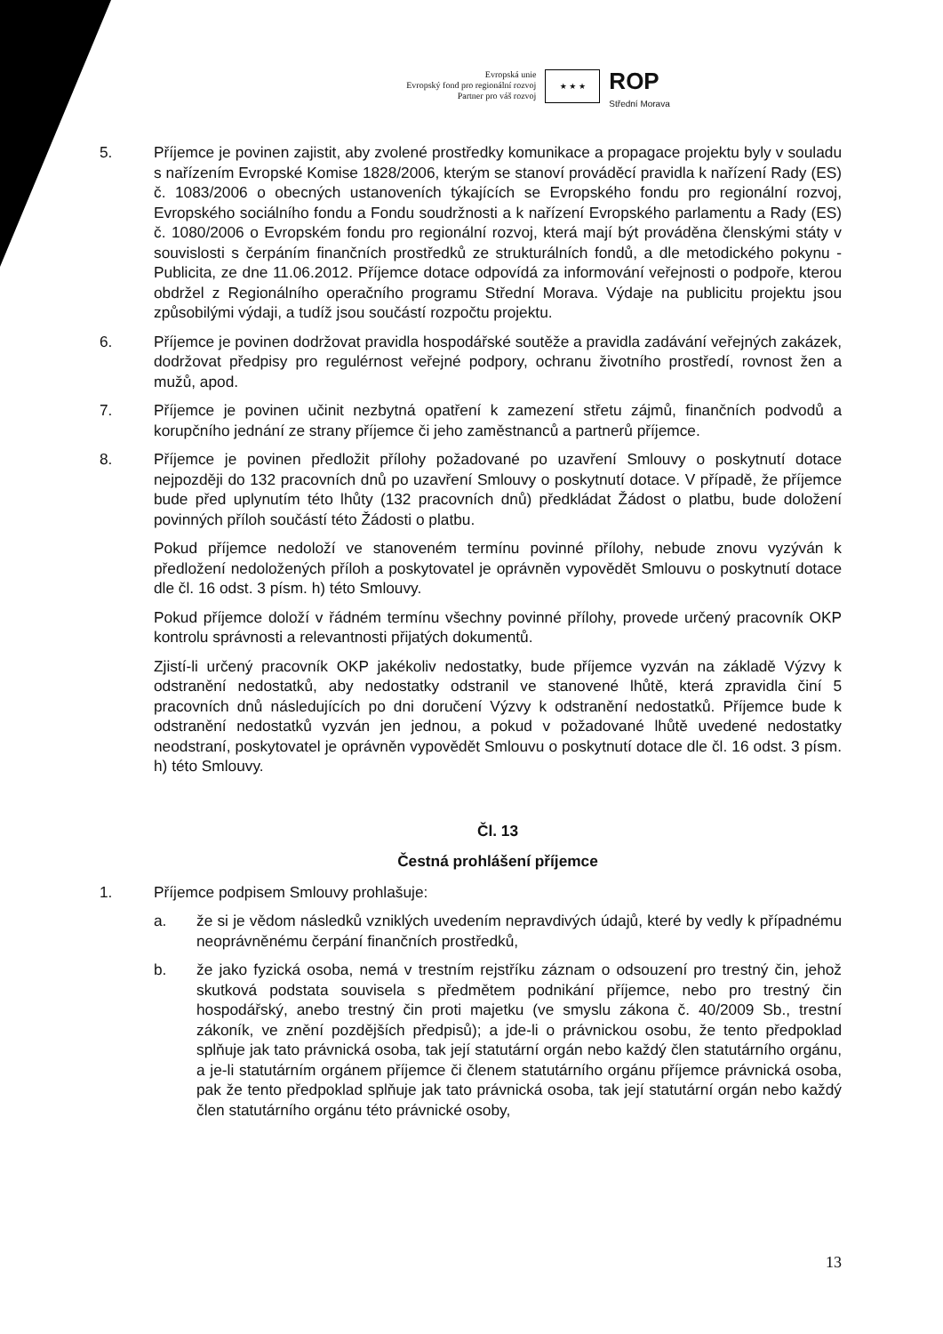Evropská unie
Evropský fond pro regionální rozvoj
Partner pro váš rozvoj
★ ★ ★
ROP
Střední Morava
5. Příjemce je povinen zajistit, aby zvolené prostředky komunikace a propagace projektu byly v souladu s nařízením Evropské Komise 1828/2006, kterým se stanoví prováděcí pravidla k nařízení Rady (ES) č. 1083/2006 o obecných ustanoveních týkajících se Evropského fondu pro regionální rozvoj, Evropského sociálního fondu a Fondu soudržnosti a k nařízení Evropského parlamentu a Rady (ES) č. 1080/2006 o Evropském fondu pro regionální rozvoj, která mají být prováděna členskými státy v souvislosti s čerpáním finančních prostředků ze strukturálních fondů, a dle metodického pokynu - Publicita, ze dne 11.06.2012. Příjemce dotace odpovídá za informování veřejnosti o podpoře, kterou obdržel z Regionálního operačního programu Střední Morava. Výdaje na publicitu projektu jsou způsobilými výdaji, a tudíž jsou součástí rozpočtu projektu.
6. Příjemce je povinen dodržovat pravidla hospodářské soutěže a pravidla zadávání veřejných zakázek, dodržovat předpisy pro regulérnost veřejné podpory, ochranu životního prostředí, rovnost žen a mužů, apod.
7. Příjemce je povinen učinit nezbytná opatření k zamezení střetu zájmů, finančních podvodů a korupčního jednání ze strany příjemce či jeho zaměstnanců a partnerů příjemce.
8. Příjemce je povinen předložit přílohy požadované po uzavření Smlouvy o poskytnutí dotace nejpozději do 132 pracovních dnů po uzavření Smlouvy o poskytnutí dotace. V případě, že příjemce bude před uplynutím této lhůty (132 pracovních dnů) předkládat Žádost o platbu, bude doložení povinných příloh součástí této Žádosti o platbu.
Pokud příjemce nedoloží ve stanoveném termínu povinné přílohy, nebude znovu vyzýván k předložení nedoložených příloh a poskytovatel je oprávněn vypovědět Smlouvu o poskytnutí dotace dle čl. 16 odst. 3 písm. h) této Smlouvy.
Pokud příjemce doloží v řádném termínu všechny povinné přílohy, provede určený pracovník OKP kontrolu správnosti a relevantnosti přijatých dokumentů.
Zjistí-li určený pracovník OKP jakékoliv nedostatky, bude příjemce vyzván na základě Výzvy k odstranění nedostatků, aby nedostatky odstranil ve stanovené lhůtě, která zpravidla činí 5 pracovních dnů následujících po dni doručení Výzvy k odstranění nedostatků. Příjemce bude k odstranění nedostatků vyzván jen jednou, a pokud v požadované lhůtě uvedené nedostatky neodstraní, poskytovatel je oprávněn vypovědět Smlouvu o poskytnutí dotace dle čl. 16 odst. 3 písm. h) této Smlouvy.
Čl. 13
Čestná prohlášení příjemce
1. Příjemce podpisem Smlouvy prohlašuje:
a. že si je vědom následků vzniklých uvedením nepravdivých údajů, které by vedly k případnému neoprávněnému čerpání finančních prostředků,
b. že jako fyzická osoba, nemá v trestním rejstříku záznam o odsouzení pro trestný čin, jehož skutková podstata souvisela s předmětem podnikání příjemce, nebo pro trestný čin hospodářský, anebo trestný čin proti majetku (ve smyslu zákona č. 40/2009 Sb., trestní zákoník, ve znění pozdějších předpisů); a jde-li o právnickou osobu, že tento předpoklad splňuje jak tato právnická osoba, tak její statutární orgán nebo každý člen statutárního orgánu, a je-li statutárním orgánem příjemce či členem statutárního orgánu příjemce právnická osoba, pak že tento předpoklad splňuje jak tato právnická osoba, tak její statutární orgán nebo každý člen statutárního orgánu této právnické osoby,
13